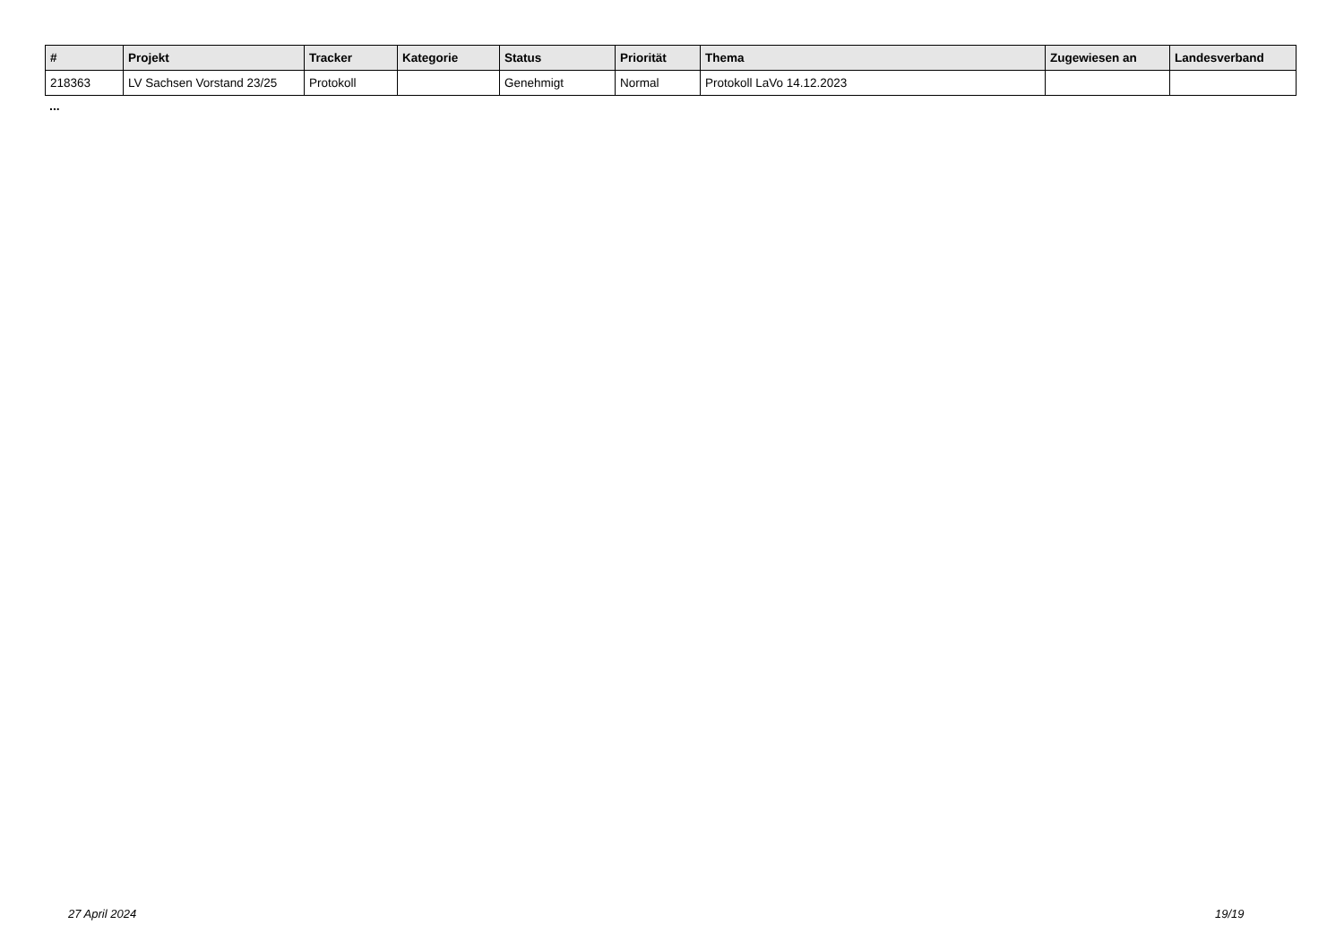| # | Projekt | Tracker | Kategorie | Status | Priorität | Thema | Zugewiesen an | Landesverband |
| --- | --- | --- | --- | --- | --- | --- | --- | --- |
| 218363 | LV Sachsen Vorstand 23/25 | Protokoll | | Genehmigt | Normal | Protokoll LaVo 14.12.2023 | | |
...
27 April 2024 19/19